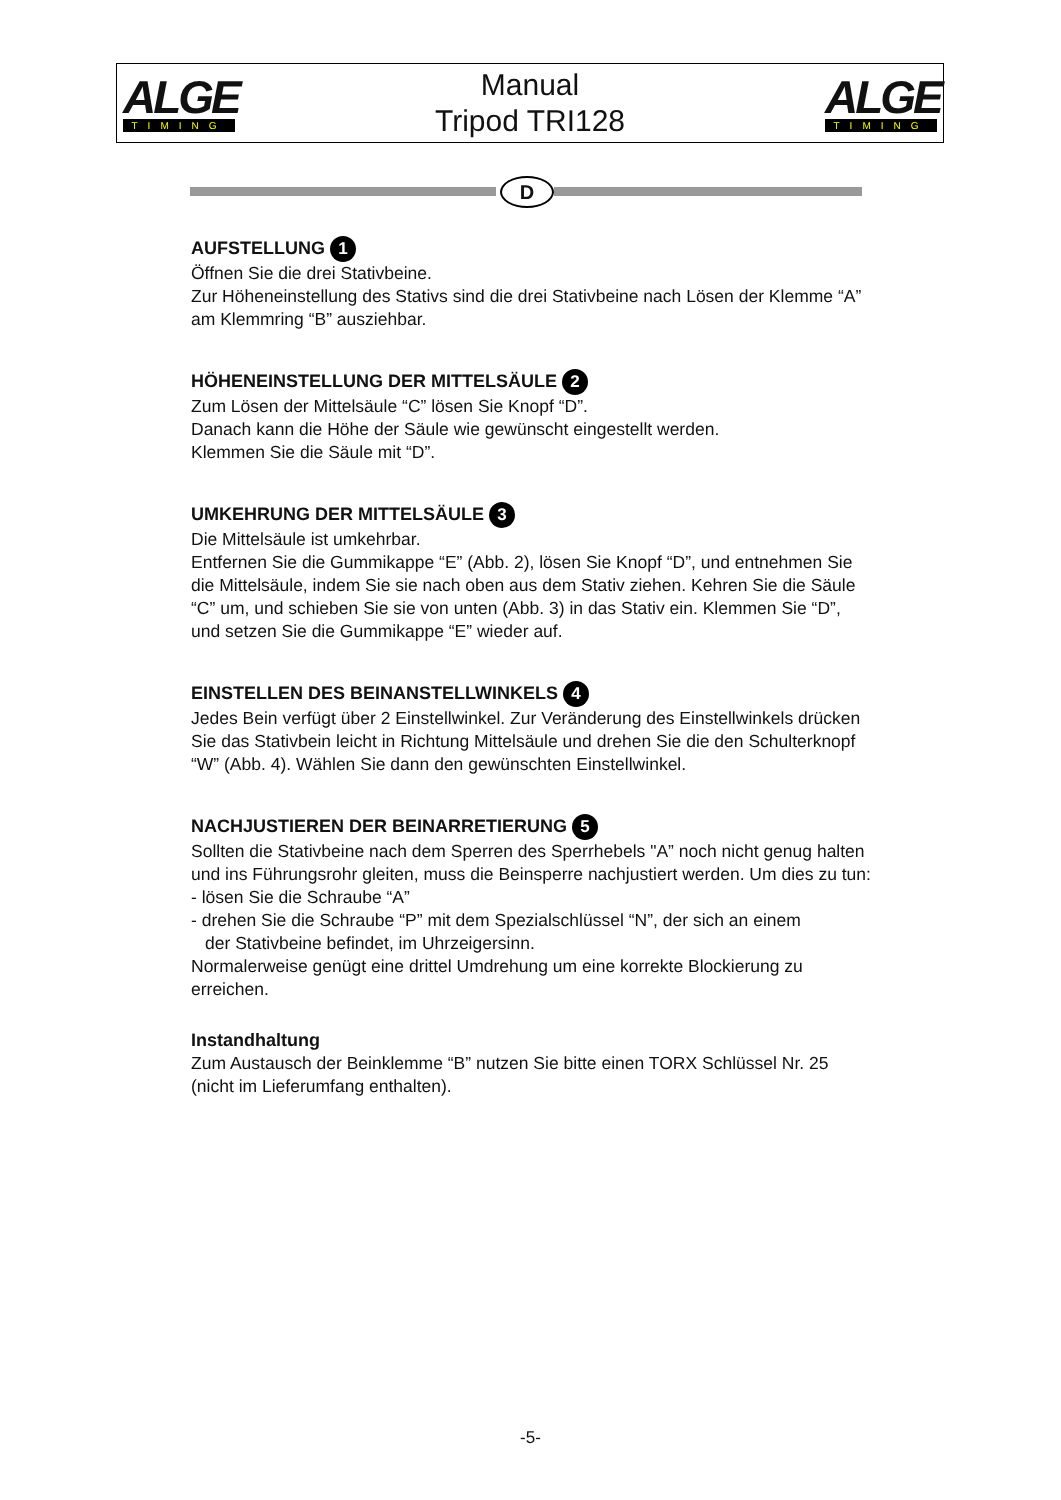ALGE
TIMING
Manual
Tripod TRI128
ALGE
TIMING
D
AUFSTELLUNG 1
Öffnen Sie die drei Stativbeine.
Zur Höheneinstellung des Stativs sind die drei Stativbeine nach Lösen der Klemme “A” am Klemmring “B” ausziehbar.
HÖHENEINSTELLUNG DER MITTELSÄULE 2
Zum Lösen der Mittelsäule “C” lösen Sie Knopf “D”.
Danach kann die Höhe der Säule wie gewünscht eingestellt werden.
Klemmen Sie die Säule mit “D”.
UMKEHRUNG DER MITTELSÄULE 3
Die Mittelsäule ist umkehrbar.
Entfernen Sie die Gummikappe “E” (Abb. 2), lösen Sie Knopf “D”, und entnehmen Sie die Mittelsäule, indem Sie sie nach oben aus dem Stativ ziehen. Kehren Sie die Säule “C” um, und schieben Sie sie von unten (Abb. 3) in das Stativ ein. Klemmen Sie “D”, und setzen Sie die Gummikappe “E” wieder auf.
EINSTELLEN DES BEINANSTELLWINKELS 4
Jedes Bein verfügt über 2 Einstellwinkel. Zur Veränderung des Einstellwinkels drücken Sie das Stativbein leicht in Richtung Mittelsäule und drehen Sie die den Schulterknopf “W” (Abb. 4). Wählen Sie dann den gewünschten Einstellwinkel.
NACHJUSTIEREN DER BEINARRETIERUNG 5
Sollten die Stativbeine nach dem Sperren des Sperrhebels "A” noch nicht genug halten und ins Führungsrohr gleiten, muss die Beinsperre nachjustiert werden. Um dies zu tun:
- lösen Sie die Schraube “A”
- drehen Sie die Schraube “P” mit dem Spezialschlüssel “N”, der sich an einem
der Stativbeine befindet, im Uhrzeigersinn.
Normalerweise genügt eine drittel Umdrehung um eine korrekte Blockierung zu erreichen.
Instandhaltung
Zum Austausch der Beinklemme “B” nutzen Sie bitte einen TORX Schlüssel Nr. 25 (nicht im Lieferumfang enthalten).
-5-